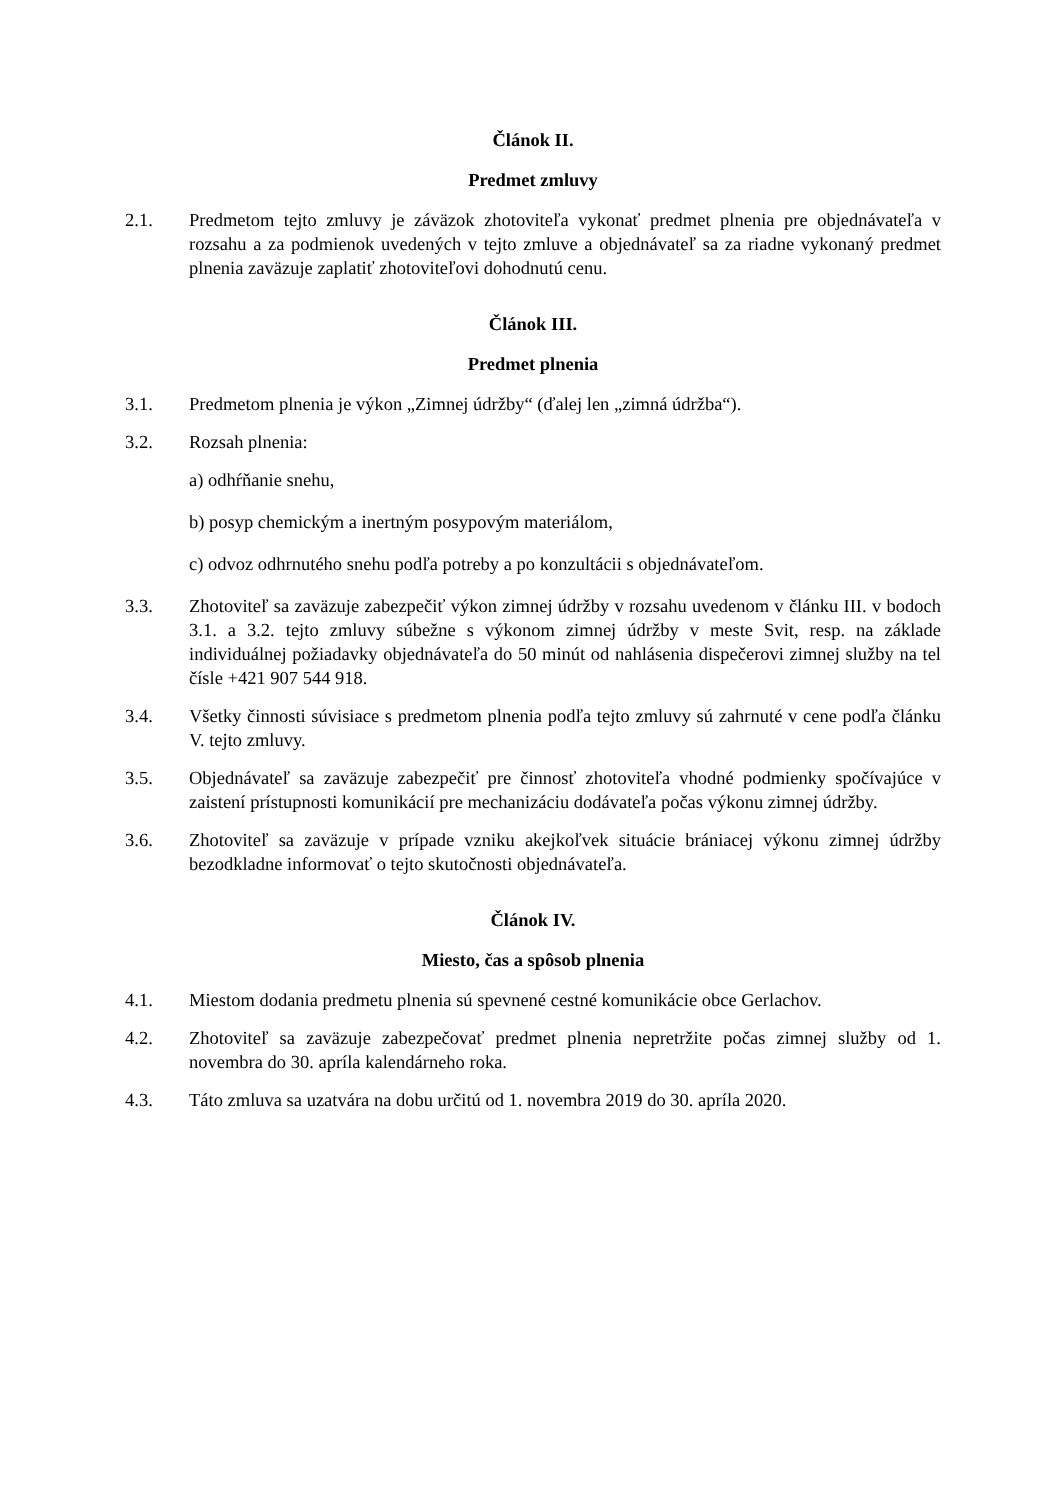Článok II.
Predmet zmluvy
2.1. Predmetom tejto zmluvy je záväzok zhotoviteľa vykonať predmet plnenia pre objednávateľa v rozsahu a za podmienok uvedených v tejto zmluve a objednávateľ sa za riadne vykonaný predmet plnenia zaväzuje zaplatiť zhotoviteľovi dohodnutú cenu.
Článok III.
Predmet plnenia
3.1. Predmetom plnenia je výkon „Zimnej údržby“ (ďalej len „zimná údržba“).
3.2. Rozsah plnenia:
a) odhŕňanie snehu,
b) posyp chemickým a inertným posypovým materiálom,
c) odvoz odhrnutého snehu podľa potreby a po konzultácii s objednávateľom.
3.3. Zhotoviteľ sa zaväzuje zabezpečiť výkon zimnej údržby v rozsahu uvedenom v článku III. v bodoch 3.1. a 3.2. tejto zmluvy súbežne s výkonom zimnej údržby v meste Svit, resp. na základe individuálnej požiadavky objednávateľa do 50 minút od nahlásenia dispečerovi zimnej služby na tel čísle +421 907 544 918.
3.4. Všetky činnosti súvisiace s predmetom plnenia podľa tejto zmluvy sú zahrnuté v cene podľa článku V. tejto zmluvy.
3.5. Objednávateľ sa zaväzuje zabezpečiť pre činnosť zhotoviteľa vhodné podmienky spočívajúce v zaistení prístupnosti komunikácií pre mechanizáciu dodávateľa počas výkonu zimnej údržby.
3.6. Zhotoviteľ sa zaväzuje v prípade vzniku akejkoľvek situácie brániacej výkonu zimnej údržby bezodkladne informovať o tejto skutočnosti objednávateľa.
Článok IV.
Miesto, čas a spôsob plnenia
4.1. Miestom dodania predmetu plnenia sú spevnené cestné komunikácie obce Gerlachov.
4.2. Zhotoviteľ sa zaväzuje zabezpečovať predmet plnenia nepretržite počas zimnej služby od 1. novembra do 30. apríla kalendárneho roka.
4.3. Táto zmluva sa uzatvára na dobu určitú od 1. novembra 2019 do 30. apríla 2020.